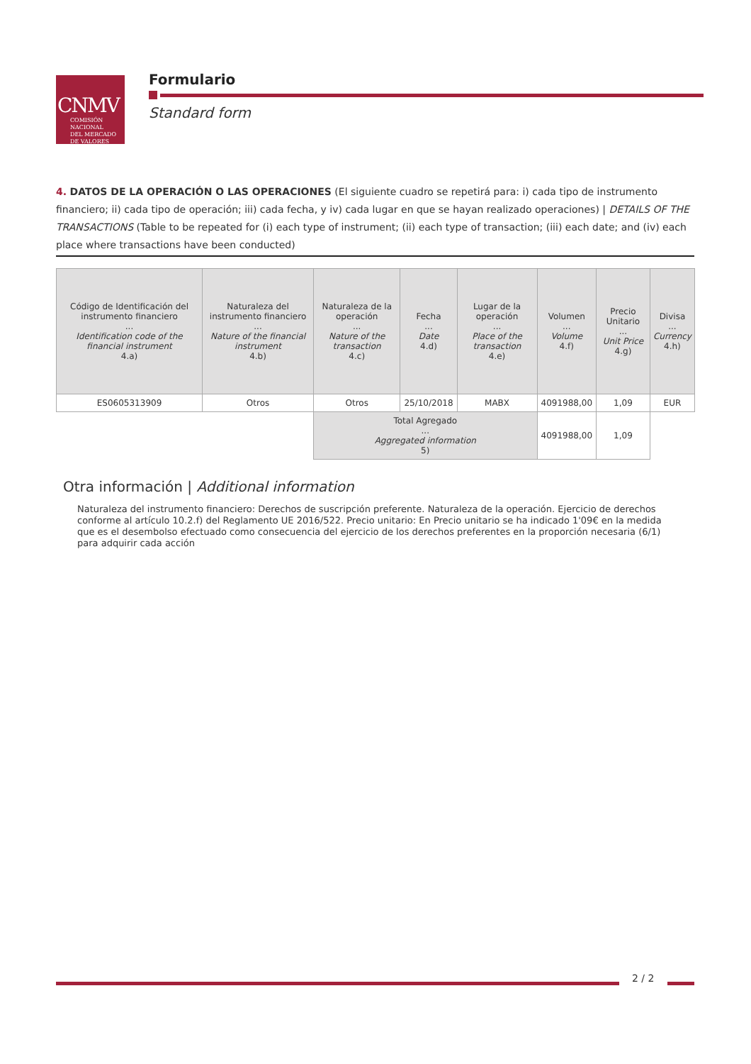CNMV
COMISIÓN
NACIONAL
DEL MERCADO
DE VALORES
Formulario
Standard form
4. DATOS DE LA OPERACIÓN O LAS OPERACIONES (El siguiente cuadro se repetirá para: i) cada tipo de instrumento financiero; ii) cada tipo de operación; iii) cada fecha, y iv) cada lugar en que se hayan realizado operaciones) | DETAILS OF THE TRANSACTIONS (Table to be repeated for (i) each type of instrument; (ii) each type of transaction; (iii) each date; and (iv) each place where transactions have been conducted)
| Código de Identificación del instrumento financiero ... Identification code of the financial instrument 4.a) | Naturaleza del instrumento financiero ... Nature of the financial instrument 4.b) | Naturaleza de la operación ... Nature of the transaction 4.c) | Fecha ... Date 4.d) | Lugar de la operación ... Place of the transaction 4.e) | Volumen ... Volume 4.f) | Precio Unitario ... Unit Price 4.g) | Divisa ... Currency 4.h) |
| --- | --- | --- | --- | --- | --- | --- | --- |
| ES0605313909 | Otros | Otros | 25/10/2018 | MABX | 4091988,00 | 1,09 | EUR |
| | | Total Agregado ... Aggregated information 5) | | | 4091988,00 | 1,09 | |
Otra información | Additional information
Naturaleza del instrumento financiero: Derechos de suscripción preferente. Naturaleza de la operación. Ejercicio de derechos conforme al artículo 10.2.f) del Reglamento UE 2016/522. Precio unitario: En Precio unitario se ha indicado 1'09€ en la medida que es el desembolso efectuado como consecuencia del ejercicio de los derechos preferentes en la proporción necesaria (6/1) para adquirir cada acción
2 / 2